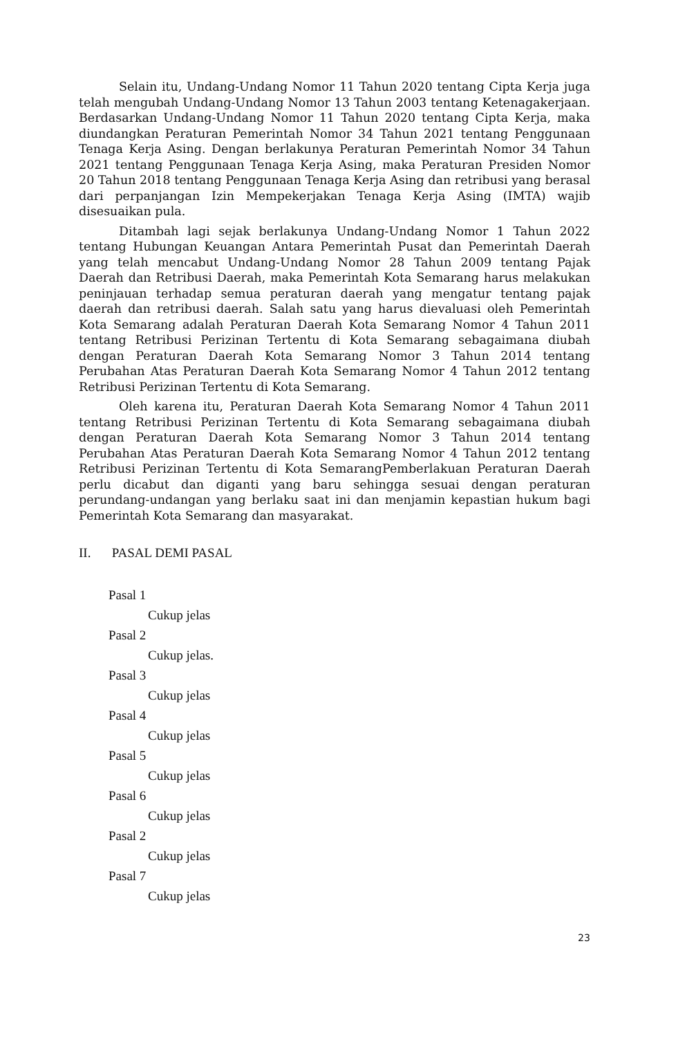Selain itu, Undang-Undang Nomor 11 Tahun 2020 tentang Cipta Kerja juga telah mengubah Undang-Undang Nomor 13 Tahun 2003 tentang Ketenagakerjaan. Berdasarkan Undang-Undang Nomor 11 Tahun 2020 tentang Cipta Kerja, maka diundangkan Peraturan Pemerintah Nomor 34 Tahun 2021 tentang Penggunaan Tenaga Kerja Asing. Dengan berlakunya Peraturan Pemerintah Nomor 34 Tahun 2021 tentang Penggunaan Tenaga Kerja Asing, maka Peraturan Presiden Nomor 20 Tahun 2018 tentang Penggunaan Tenaga Kerja Asing dan retribusi yang berasal dari perpanjangan Izin Mempekerjakan Tenaga Kerja Asing (IMTA) wajib disesuaikan pula.
Ditambah lagi sejak berlakunya Undang-Undang Nomor 1 Tahun 2022 tentang Hubungan Keuangan Antara Pemerintah Pusat dan Pemerintah Daerah yang telah mencabut Undang-Undang Nomor 28 Tahun 2009 tentang Pajak Daerah dan Retribusi Daerah, maka Pemerintah Kota Semarang harus melakukan peninjauan terhadap semua peraturan daerah yang mengatur tentang pajak daerah dan retribusi daerah. Salah satu yang harus dievaluasi oleh Pemerintah Kota Semarang adalah Peraturan Daerah Kota Semarang Nomor 4 Tahun 2011 tentang Retribusi Perizinan Tertentu di Kota Semarang sebagaimana diubah dengan Peraturan Daerah Kota Semarang Nomor 3 Tahun 2014 tentang Perubahan Atas Peraturan Daerah Kota Semarang Nomor 4 Tahun 2012 tentang Retribusi Perizinan Tertentu di Kota Semarang.
Oleh karena itu, Peraturan Daerah Kota Semarang Nomor 4 Tahun 2011 tentang Retribusi Perizinan Tertentu di Kota Semarang sebagaimana diubah dengan Peraturan Daerah Kota Semarang Nomor 3 Tahun 2014 tentang Perubahan Atas Peraturan Daerah Kota Semarang Nomor 4 Tahun 2012 tentang Retribusi Perizinan Tertentu di Kota SemarangPemberlakuan Peraturan Daerah perlu dicabut dan diganti yang baru sehingga sesuai dengan peraturan perundang-undangan yang berlaku saat ini dan menjamin kepastian hukum bagi Pemerintah Kota Semarang dan masyarakat.
II. PASAL DEMI PASAL
Pasal 1
Cukup jelas
Pasal 2
Cukup jelas.
Pasal 3
Cukup jelas
Pasal 4
Cukup jelas
Pasal 5
Cukup jelas
Pasal 6
Cukup jelas
Pasal 2
Cukup jelas
Pasal 7
Cukup jelas
23